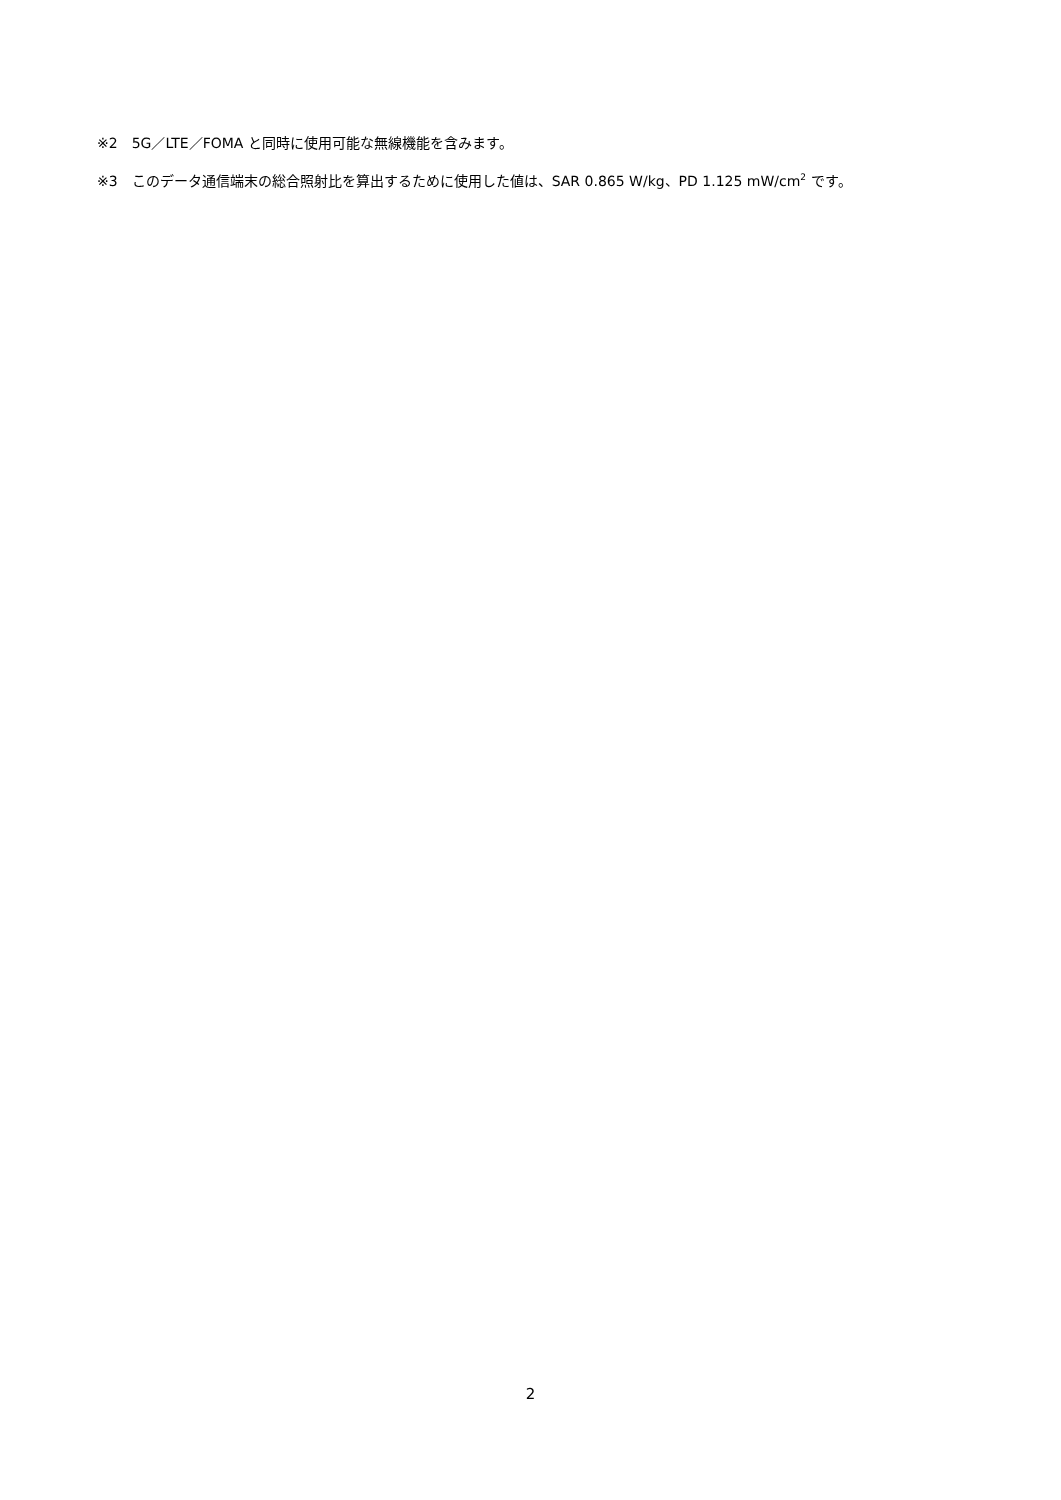※2　5G／LTE／FOMA と同時に使用可能な無線機能を含みます。
※3　このデータ通信端末の総合照射比を算出するために使用した値は、SAR 0.865 W/kg、PD 1.125 mW/cm<sup>2</sup> です。
2